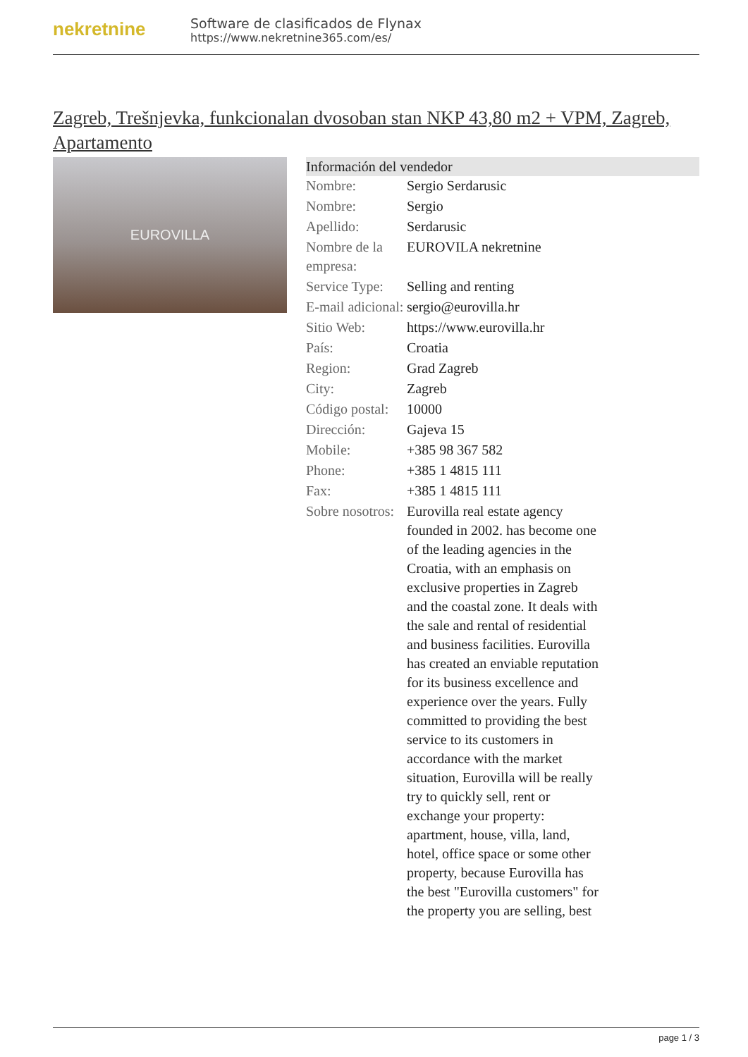nekretnine
Software de clasificados de Flynax
https://www.nekretnine365.com/es/
Zagreb, Trešnjevka, funkcionalan dvosoban stan NKP 43,80 m2 + VPM, Zagreb, Apartamento
EUROVILLA
| Información del vendedor | | |
| --- | --- | --- |
| Nombre: | Sergio Serdarusic | |
| Nombre: | Sergio | |
| Apellido: | Serdarusic | |
| Nombre de la empresa: | EUROVILA nekretnine | |
| Service Type: | Selling and renting | |
| E-mail adicional: | sergio@eurovilla.hr | |
| Sitio Web: | https://www.eurovilla.hr | |
| País: | Croatia | |
| Region: | Grad Zagreb | |
| City: | Zagreb | |
| Código postal: | 10000 | |
| Dirección: | Gajeva 15 | |
| Mobile: | +385 98 367 582 | |
| Phone: | +385 1 4815 111 | |
| Fax: | +385 1 4815 111 | |
| Sobre nosotros: | Eurovilla real estate agency founded in 2002. has become one of the leading agencies in the Croatia, with an emphasis on exclusive properties in Zagreb and the coastal zone. It deals with the sale and rental of residential and business facilities. Eurovilla has created an enviable reputation for its business excellence and experience over the years. Fully committed to providing the best service to its customers in accordance with the market situation, Eurovilla will be really try to quickly sell, rent or exchange your property: apartment, house, villa, land, hotel, office space or some other property, because Eurovilla has the best "Eurovilla customers" for the property you are selling, best | |
page 1 / 3